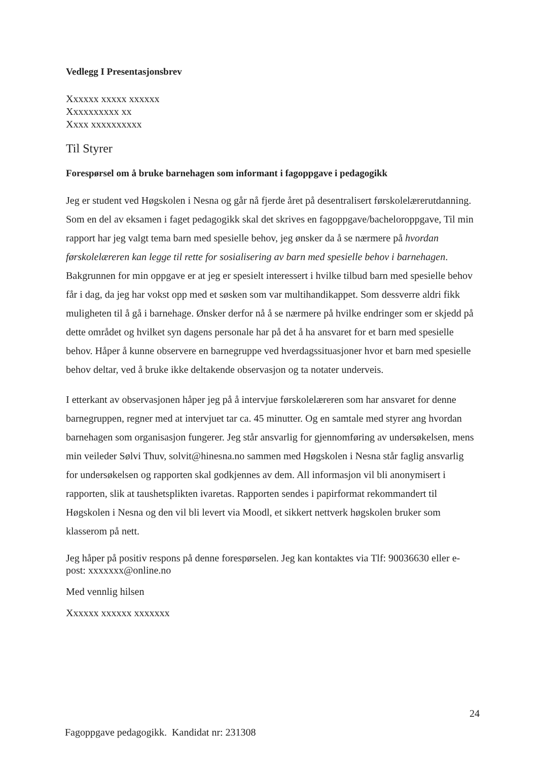Vedlegg I Presentasjonsbrev
Xxxxxx xxxxx xxxxxx
Xxxxxxxxxx xx
Xxxx xxxxxxxxxx
Til Styrer
Forespørsel om å bruke barnehagen som informant i fagoppgave i pedagogikk
Jeg er student ved Høgskolen i Nesna og går nå fjerde året på desentralisert førskolelærerutdanning. Som en del av eksamen i faget pedagogikk skal det skrives en fagoppgave/bacheloroppgave, Til min rapport har jeg valgt tema barn med spesielle behov, jeg ønsker da å se nærmere på hvordan førskolelæreren kan legge til rette for sosialisering av barn med spesielle behov i barnehagen. Bakgrunnen for min oppgave er at jeg er spesielt interessert i hvilke tilbud barn med spesielle behov får i dag, da jeg har vokst opp med et søsken som var multihandikappet. Som dessverre aldri fikk muligheten til å gå i barnehage. Ønsker derfor nå å se nærmere på hvilke endringer som er skjedd på dette området og hvilket syn dagens personale har på det å ha ansvaret for et barn med spesielle behov. Håper å kunne observere en barnegruppe ved hverdagssituasjoner hvor et barn med spesielle behov deltar, ved å bruke ikke deltakende observasjon og ta notater underveis.
I etterkant av observasjonen håper jeg på å intervjue førskolelæreren som har ansvaret for denne barnegruppen, regner med at intervjuet tar ca. 45 minutter. Og en samtale med styrer ang hvordan barnehagen som organisasjon fungerer. Jeg står ansvarlig for gjennomføring av undersøkelsen, mens min veileder Sølvi Thuv, solvit@hinesna.no sammen med Høgskolen i Nesna står faglig ansvarlig for undersøkelsen og rapporten skal godkjennes av dem. All informasjon vil bli anonymisert i rapporten, slik at taushetsplikten ivaretas. Rapporten sendes i papirformat rekommandert til Høgskolen i Nesna og den vil bli levert via Moodl, et sikkert nettverk høgskolen bruker som klasserom på nett.
Jeg håper på positiv respons på denne forespørselen. Jeg kan kontaktes via Tlf: 90036630 eller e-post: xxxxxxx@online.no
Med vennlig hilsen
Xxxxxx xxxxxx xxxxxxx
24
Fagoppgave pedagogikk. Kandidat nr: 231308